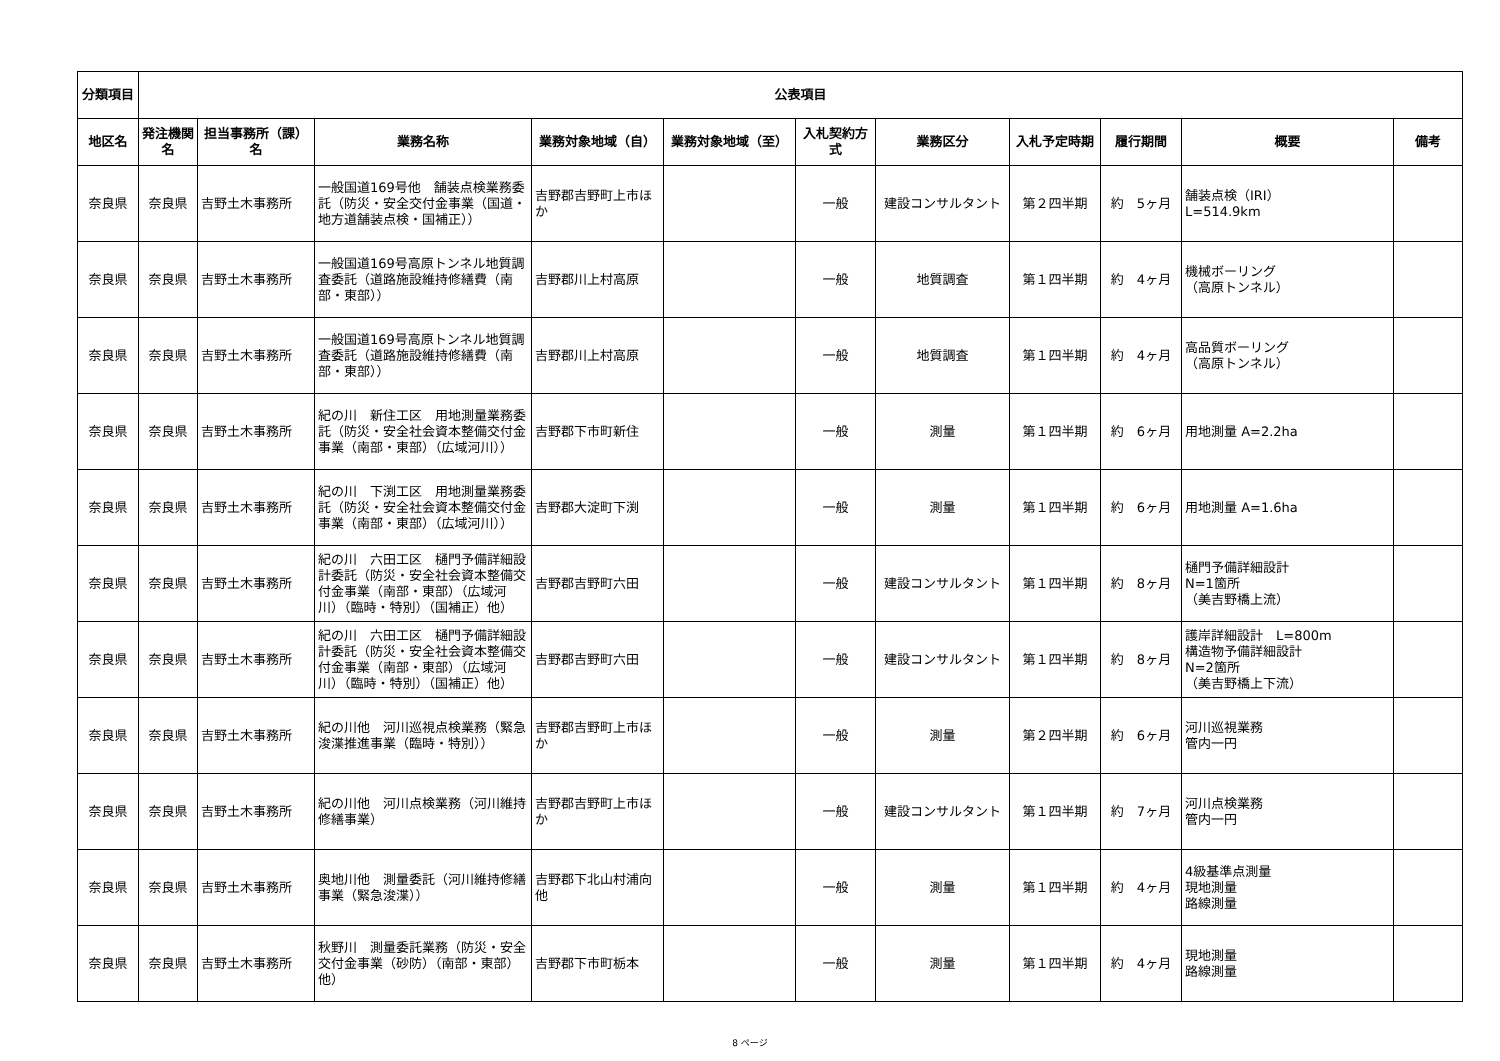| 分類項目 | 公表項目 | | | | | | | | | | |
| --- | --- | --- | --- | --- | --- | --- | --- | --- | --- | --- | --- |
| 地区名 | 発注機関名 | 担当事務所（課）名 | 業務名称 | 業務対象地域（自） | 業務対象地域（至） | 入札契約方式 | 業務区分 | 入札予定時期 | 履行期間 | 概要 | 備考 |
| 奈良県 | 奈良県 | 吉野土木事務所 | 一般国道169号他 舗装点検業務委託（防災・安全交付金事業（国道・地方道舗装点検・国補正）） | 吉野郡吉野町上市ほか | | 一般 | 建設コンサルタント | 第２四半期 | 約 5ヶ月 | 舗装点検（IRI） L=514.9km | |
| 奈良県 | 奈良県 | 吉野土木事務所 | 一般国道169号高原トンネル地質調査委託（道路施設維持修繕費（南部・東部）） | 吉野郡川上村高原 | | 一般 | 地質調査 | 第１四半期 | 約 4ヶ月 | 機械ボーリング （高原トンネル） | |
| 奈良県 | 奈良県 | 吉野土木事務所 | 一般国道169号高原トンネル地質調査委託（道路施設維持修繕費（南部・東部）） | 吉野郡川上村高原 | | 一般 | 地質調査 | 第１四半期 | 約 4ヶ月 | 高品質ボーリング （高原トンネル） | |
| 奈良県 | 奈良県 | 吉野土木事務所 | 紀の川 新住工区 用地測量業務委託（防災・安全社会資本整備交付金事業（南部・東部）（広域河川）） | 吉野郡下市町新住 | | 一般 | 測量 | 第１四半期 | 約 6ヶ月 | 用地測量 A=2.2ha | |
| 奈良県 | 奈良県 | 吉野土木事務所 | 紀の川 下渕工区 用地測量業務委託（防災・安全社会資本整備交付金事業（南部・東部）（広域河川）） | 吉野郡大淀町下渕 | | 一般 | 測量 | 第１四半期 | 約 6ヶ月 | 用地測量 A=1.6ha | |
| 奈良県 | 奈良県 | 吉野土木事務所 | 紀の川 六田工区 樋門予備詳細設計委託（防災・安全社会資本整備交付金事業（南部・東部）（広域河川）（臨時・特別）（国補正）他） | 吉野郡吉野町六田 | | 一般 | 建設コンサルタント | 第１四半期 | 約 8ヶ月 | 樋門予備詳細設計 N=1箇所 （美吉野橋上流） | |
| 奈良県 | 奈良県 | 吉野土木事務所 | 紀の川 六田工区 樋門予備詳細設計委託（防災・安全社会資本整備交付金事業（南部・東部）（広域河川）（臨時・特別）（国補正）他） | 吉野郡吉野町六田 | | 一般 | 建設コンサルタント | 第１四半期 | 約 8ヶ月 | 護岸詳細設計 L=800m 構造物予備詳細設計 N=2箇所 （美吉野橋上下流） | |
| 奈良県 | 奈良県 | 吉野土木事務所 | 紀の川他 河川巡視点検業務（緊急浚渫推進事業（臨時・特別）） | 吉野郡吉野町上市ほか | | 一般 | 測量 | 第２四半期 | 約 6ヶ月 | 河川巡視業務 管内一円 | |
| 奈良県 | 奈良県 | 吉野土木事務所 | 紀の川他 河川点検業務（河川維持修繕事業） | 吉野郡吉野町上市ほか | | 一般 | 建設コンサルタント | 第１四半期 | 約 7ヶ月 | 河川点検業務 管内一円 | |
| 奈良県 | 奈良県 | 吉野土木事務所 | 奥地川他 測量委託（河川維持修繕事業（緊急浚渫）） | 吉野郡下北山村浦向 他 | | 一般 | 測量 | 第１四半期 | 約 4ヶ月 | 4級基準点測量 現地測量 路線測量 | |
| 奈良県 | 奈良県 | 吉野土木事務所 | 秋野川 測量委託業務（防災・安全交付金事業（砂防）（南部・東部）他） | 吉野郡下市町栃本 | | 一般 | 測量 | 第１四半期 | 約 4ヶ月 | 現地測量 路線測量 | |
8 ページ